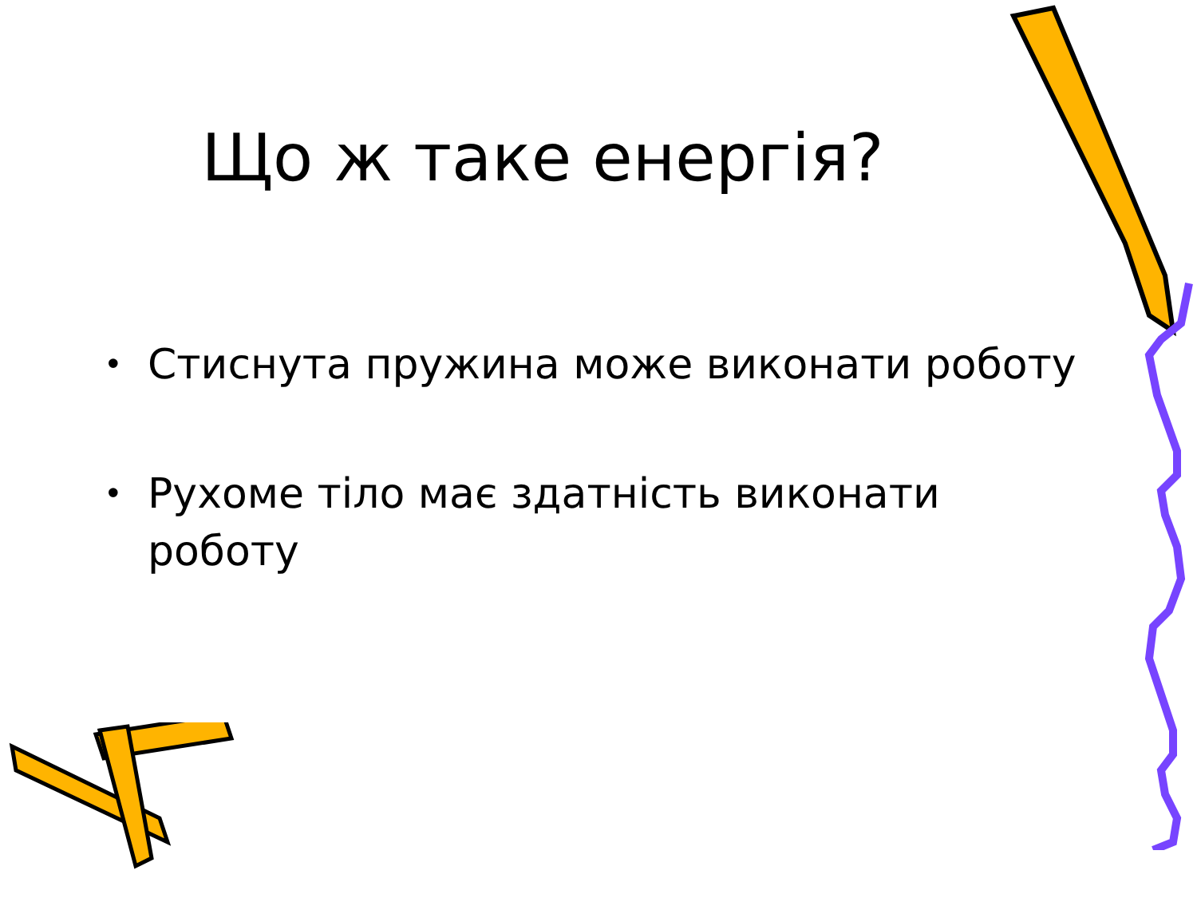Що ж таке енергія?
• Стиснута пружина може виконати роботу
• Рухоме тіло має здатність виконати роботу